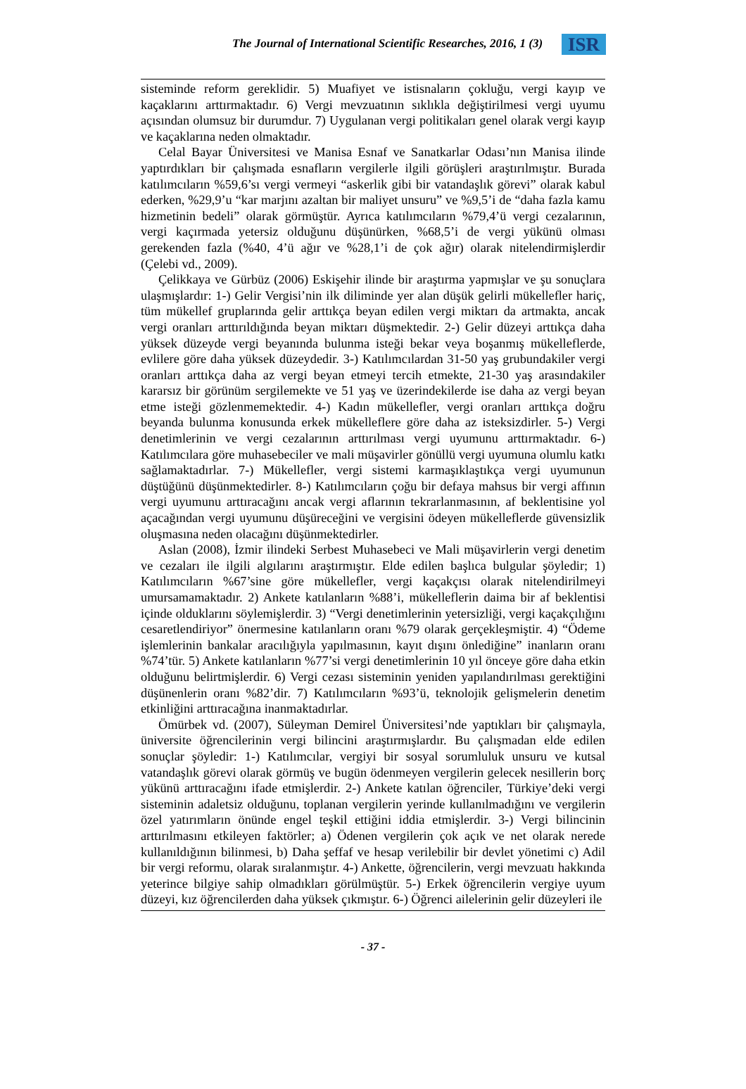The Journal of International Scientific Researches, 2016, 1 (3) ISR
sisteminde reform gereklidir. 5) Muafiyet ve istisnaların çokluğu, vergi kayıp ve kaçaklarını arttırmaktadır. 6) Vergi mevzuatının sıklıkla değiştirilmesi vergi uyumu açısından olumsuz bir durumdur. 7) Uygulanan vergi politikaları genel olarak vergi kayıp ve kaçaklarına neden olmaktadır.
Celal Bayar Üniversitesi ve Manisa Esnaf ve Sanatkarlar Odası’nın Manisa ilinde yaptırdıkları bir çalışmada esnafların vergilerle ilgili görüşleri araştırılmıştır. Burada katılımcıların %59,6’sı vergi vermeyi “askerlik gibi bir vatandaşlık görevi” olarak kabul ederken, %29,9’u “kar marjını azaltan bir maliyet unsuru” ve %9,5’i de “daha fazla kamu hizmetinin bedeli” olarak görmüştür. Ayrıca katılımcıların %79,4’ü vergi cezalarının, vergi kaçırmada yetersiz olduğunu düşünürken, %68,5’i de vergi yükünü olması gerekenden fazla (%40, 4’ü ağır ve %28,1’i de çok ağır) olarak nitelendirmişlerdir (Çelebi vd., 2009).
Çelikkaya ve Gürbüz (2006) Eskişehir ilinde bir araştırma yapmışlar ve şu sonuçlara ulaşmışlardır: 1-) Gelir Vergisi’nin ilk diliminde yer alan düşük gelirli mükellefler hariç, tüm mükellef gruplarında gelir arttıkça beyan edilen vergi miktarı da artmakta, ancak vergi oranları arttırıldığında beyan miktarı düşmektedir. 2-) Gelir düzeyi arttıkça daha yüksek düzeyde vergi beyanında bulunma isteği bekar veya boşanmış mükelleflerde, evlilere göre daha yüksek düzeydedir. 3-) Katılımcılardan 31-50 yaş grubundakiler vergi oranları arttıkça daha az vergi beyan etmeyi tercih etmekte, 21-30 yaş arasındakiler kararsız bir görünüm sergilemekte ve 51 yaş ve üzerindekilerde ise daha az vergi beyan etme isteği gözlenmemektedir. 4-) Kadın mükellefler, vergi oranları arttıkça doğru beyanda bulunma konusunda erkek mükelleflere göre daha az isteksizdirler. 5-) Vergi denetimlerinin ve vergi cezalarının arttırılması vergi uyumunu arttırmaktadır. 6-) Katılımcılara göre muhasebeciler ve mali müşavirler gönüllü vergi uyumuna olumlu katkı sağlamaktadırlar. 7-) Mükellefler, vergi sistemi karmaşıklaştıkça vergi uyumunun düştüğünü düşünmektedirler. 8-) Katılımcıların çoğu bir defaya mahsus bir vergi affının vergi uyumunu arttıracağını ancak vergi aflarının tekrarlanmasının, af beklentisine yol açacağından vergi uyumunu düşüreceğini ve vergisini ödeyen mükelleflerde güvensizlik oluşmasına neden olacağını düşünmektedirler.
Aslan (2008), İzmir ilindeki Serbest Muhasebeci ve Mali müşavirlerin vergi denetim ve cezaları ile ilgili algılarını araştırmıştır. Elde edilen başlıca bulgular şöyledir; 1) Katılımcıların %67’sine göre mükellefler, vergi kaçakçısı olarak nitelendirilmeyi umursamamaktadır. 2) Ankete katılanların %88’i, mükelleflerin daima bir af beklentisi içinde olduklarını söylemişlerdir. 3) “Vergi denetimlerinin yetersizliği, vergi kaçakçılığını cesaretlendiriyor” önermesine katılanların oranı %79 olarak gerçekleşmiştir. 4) “Ödeme işlemlerinin bankalar aracılığıyla yapılmasının, kayıt dışını önlediğine” inanların oranı %74’tür. 5) Ankete katılanların %77’si vergi denetimlerinin 10 yıl önceye göre daha etkin olduğunu belirtmişlerdir. 6) Vergi cezası sisteminin yeniden yapılandırılması gerektiğini düşünenlerin oranı %82’dir. 7) Katılımcıların %93’ü, teknolojik gelişmelerin denetim etkinliğini arttıracağına inanmaktadırlar.
Ömürbek vd. (2007), Süleyman Demirel Üniversitesi’nde yaptıkları bir çalışmayla, üniversite öğrencilerinin vergi bilincini araştırmışlardır. Bu çalışmadan elde edilen sonuçlar şöyledir: 1-) Katılımcılar, vergiyi bir sosyal sorumluluk unsuru ve kutsal vatandaşlık görevi olarak görmüş ve bugün ödenmeyen vergilerin gelecek nesillerin borç yükünü arttıracağını ifade etmişlerdir. 2-) Ankete katılan öğrenciler, Türkiye’deki vergi sisteminin adaletsiz olduğunu, toplanan vergilerin yerinde kullanılmadığını ve vergilerin özel yatırımların önünde engel teşkil ettiğini iddia etmişlerdir. 3-) Vergi bilincinin arttırılmasını etkileyen faktörler; a) Ödenen vergilerin çok açık ve net olarak nerede kullanıldığının bilinmesi, b) Daha şeffaf ve hesap verilebilir bir devlet yönetimi c) Adil bir vergi reformu, olarak sıralanmıştır. 4-) Ankette, öğrencilerin, vergi mevzuatı hakkında yeterince bilgiye sahip olmadıkları görülmüştür. 5-) Erkek öğrencilerin vergiye uyum düzeyi, kız öğrencilerden daha yüksek çıkmıştır. 6-) Öğrenci ailelerinin gelir düzeyleri ile
- 37 -